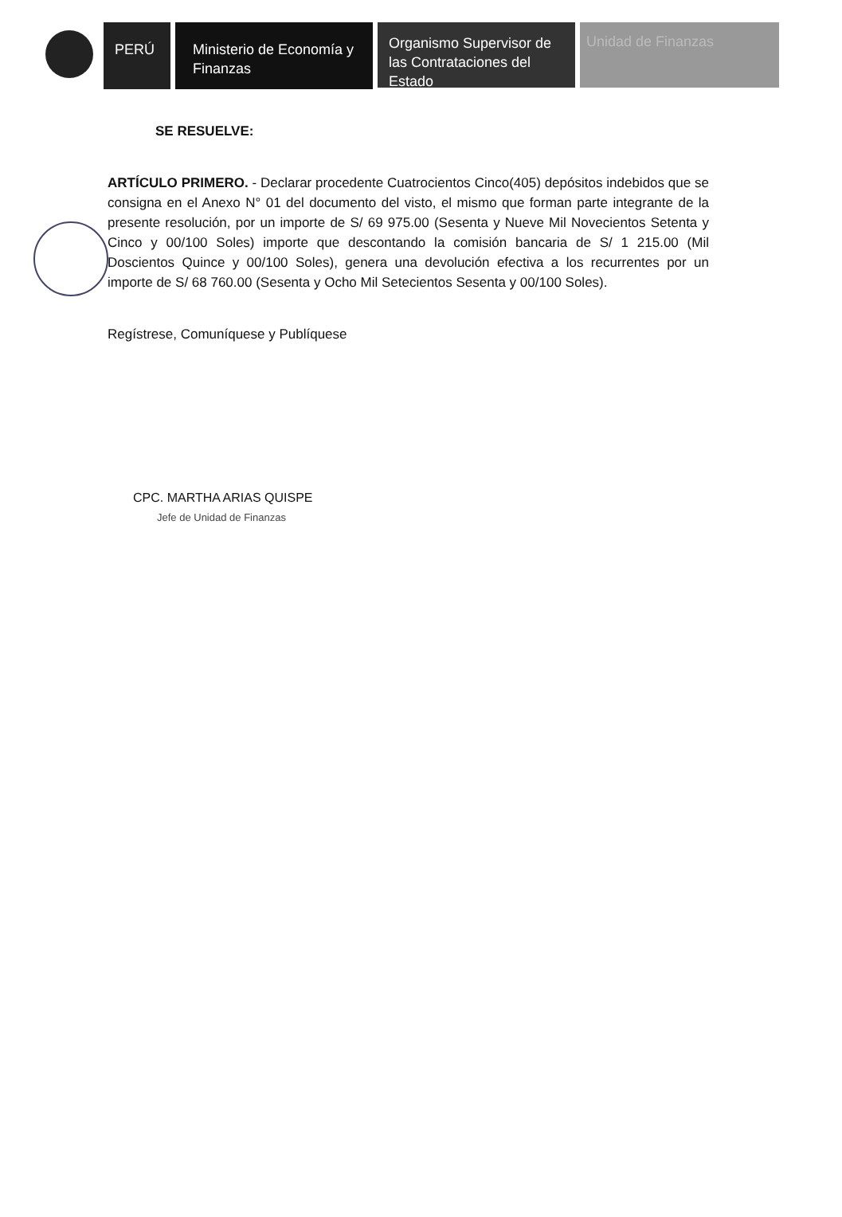PERÚ Ministerio de Economía y Finanzas
Organismo Supervisor de las Contrataciones del Estado
Unidad de Finanzas
SE RESUELVE:
ARTÍCULO PRIMERO. - Declarar procedente Cuatrocientos Cinco(405) depósitos indebidos que se consigna en el Anexo N° 01 del documento del visto, el mismo que forman parte integrante de la presente resolución, por un importe de S/ 69 975.00 (Sesenta y Nueve Mil Novecientos Setenta y Cinco y 00/100 Soles) importe que descontando la comisión bancaria de S/ 1 215.00 (Mil Doscientos Quince y 00/100 Soles), genera una devolución efectiva a los recurrentes por un importe de S/ 68 760.00 (Sesenta y Ocho Mil Setecientos Sesenta y 00/100 Soles).
Regístrese, Comuníquese y Publíquese
CPC. MARTHA ARIAS QUISPE
Jefe de Unidad de Finanzas